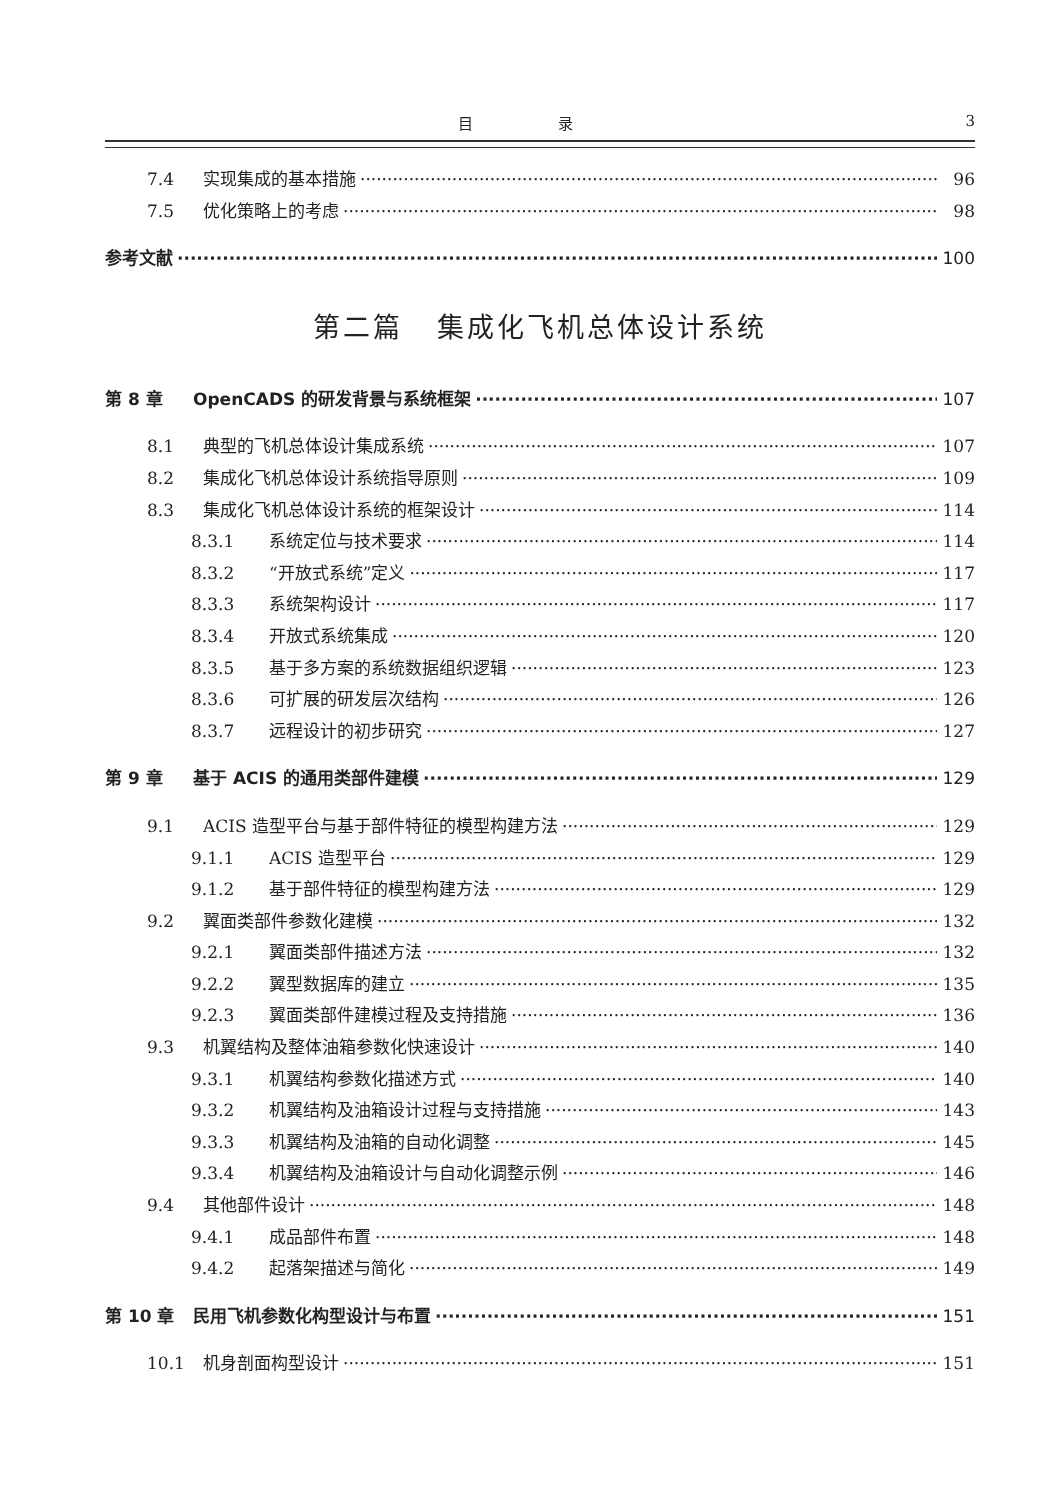目 录 3
7.4 实现集成的基本措施 96
7.5 优化策略上的考虑 98
参考文献 100
第二篇 集成化飞机总体设计系统
第 8 章 OpenCADS 的研发背景与系统框架 107
8.1 典型的飞机总体设计集成系统 107
8.2 集成化飞机总体设计系统指导原则 109
8.3 集成化飞机总体设计系统的框架设计 114
8.3.1 系统定位与技术要求 114
8.3.2 “开放式系统”定义 117
8.3.3 系统架构设计 117
8.3.4 开放式系统集成 120
8.3.5 基于多方案的系统数据组织逻辑 123
8.3.6 可扩展的研发层次结构 126
8.3.7 远程设计的初步研究 127
第 9 章 基于 ACIS 的通用类部件建模 129
9.1 ACIS 造型平台与基于部件特征的模型构建方法 129
9.1.1 ACIS 造型平台 129
9.1.2 基于部件特征的模型构建方法 129
9.2 翼面类部件参数化建模 132
9.2.1 翼面类部件描述方法 132
9.2.2 翼型数据库的建立 135
9.2.3 翼面类部件建模过程及支持措施 136
9.3 机翼结构及整体油箱参数化快速设计 140
9.3.1 机翼结构参数化描述方式 140
9.3.2 机翼结构及油箱设计过程与支持措施 143
9.3.3 机翼结构及油箱的自动化调整 145
9.3.4 机翼结构及油箱设计与自动化调整示例 146
9.4 其他部件设计 148
9.4.1 成品部件布置 148
9.4.2 起落架描述与简化 149
第 10 章 民用飞机参数化构型设计与布置 151
10.1 机身剖面构型设计 151